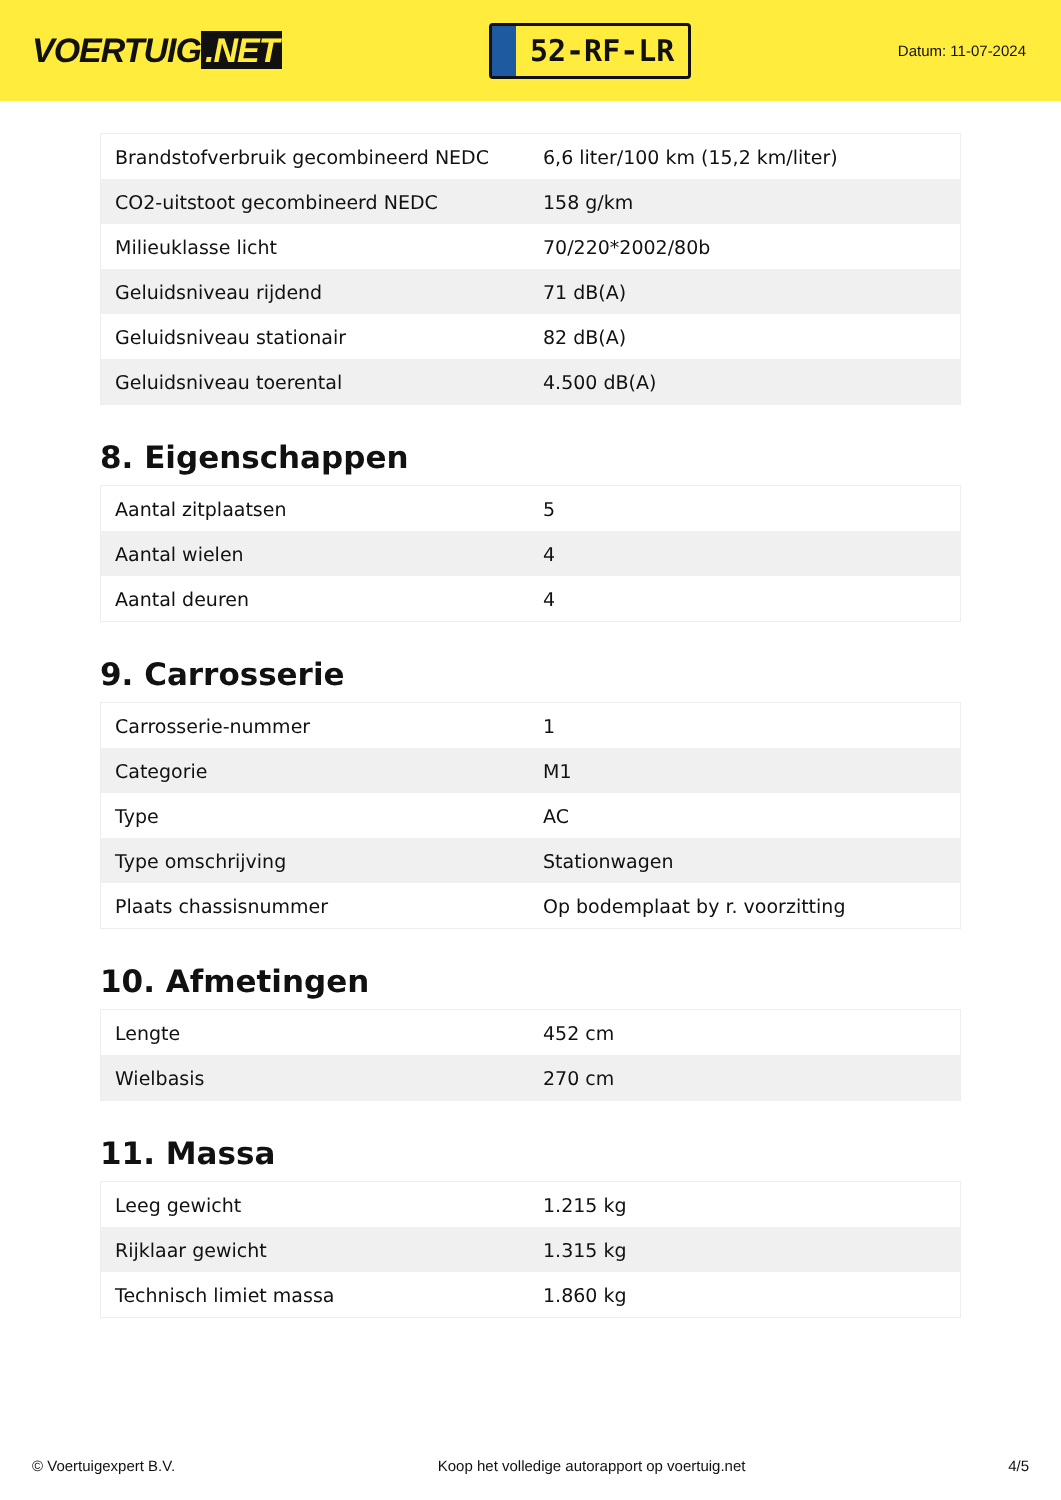VOERTUIG.NET
52-RF-LR
Datum: 11-07-2024
| Brandstofverbruik gecombineerd NEDC | 6,6 liter/100 km (15,2 km/liter) |
| CO2-uitstoot gecombineerd NEDC | 158 g/km |
| Milieuklasse licht | 70/220*2002/80b |
| Geluidsniveau rijdend | 71 dB(A) |
| Geluidsniveau stationair | 82 dB(A) |
| Geluidsniveau toerental | 4.500 dB(A) |
8. Eigenschappen
| Aantal zitplaatsen | 5 |
| Aantal wielen | 4 |
| Aantal deuren | 4 |
9. Carrosserie
| Carrosserie-nummer | 1 |
| Categorie | M1 |
| Type | AC |
| Type omschrijving | Stationwagen |
| Plaats chassisnummer | Op bodemplaat by r. voorzitting |
10. Afmetingen
| Lengte | 452 cm |
| Wielbasis | 270 cm |
11. Massa
| Leeg gewicht | 1.215 kg |
| Rijklaar gewicht | 1.315 kg |
| Technisch limiet massa | 1.860 kg |
© Voertuigexpert B.V. Koop het volledige autorapport op voertuig.net 4/5